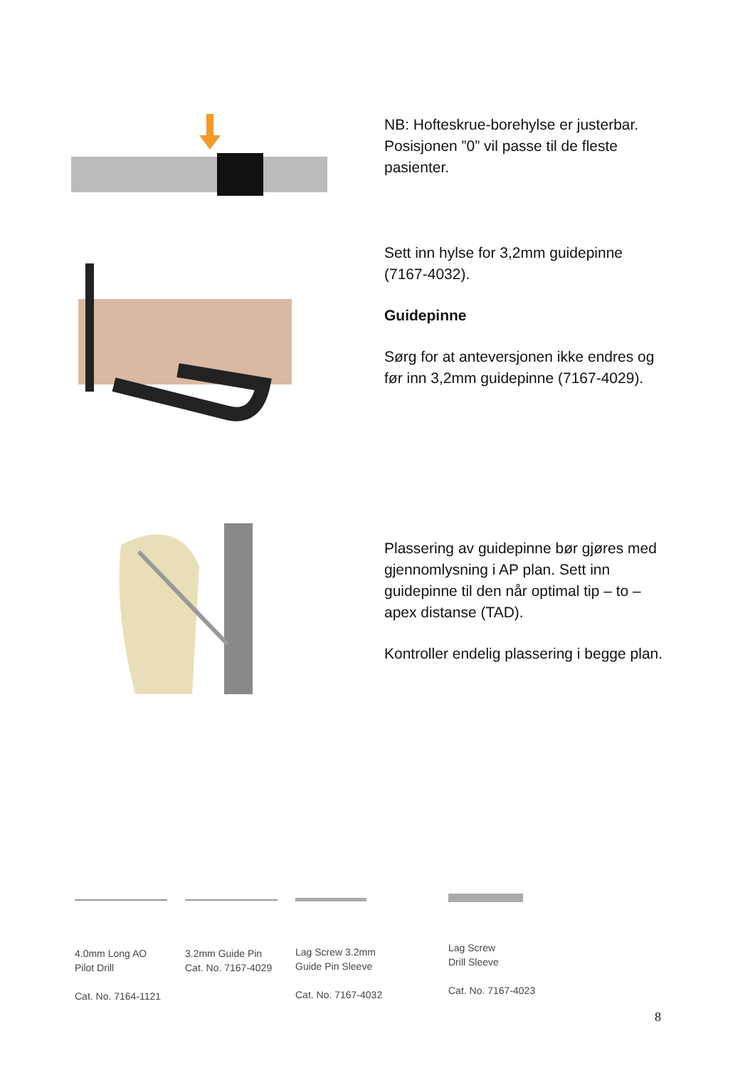NB: Hofteskrue-borehylse er justerbar. Posisjonen ”0” vil passe til de fleste pasienter.
Sett inn hylse for 3,2mm guidepinne (7167-4032).
Guidepinne
Sørg for at anteversjonen ikke endres og før inn 3,2mm guidepinne (7167-4029).
Plassering av guidepinne bør gjøres med gjennomlysning i AP plan. Sett inn guidepinne til den når optimal tip – to – apex distanse (TAD).
Kontroller endelig plassering i begge plan.
4.0mm Long AO
Pilot Drill
Cat. No. 7164-1121
3.2mm Guide Pin
Cat. No. 7167-4029
Lag Screw 3.2mm
Guide Pin Sleeve
Cat. No. 7167-4032
Lag Screw
Drill Sleeve
Cat. No. 7167-4023
8